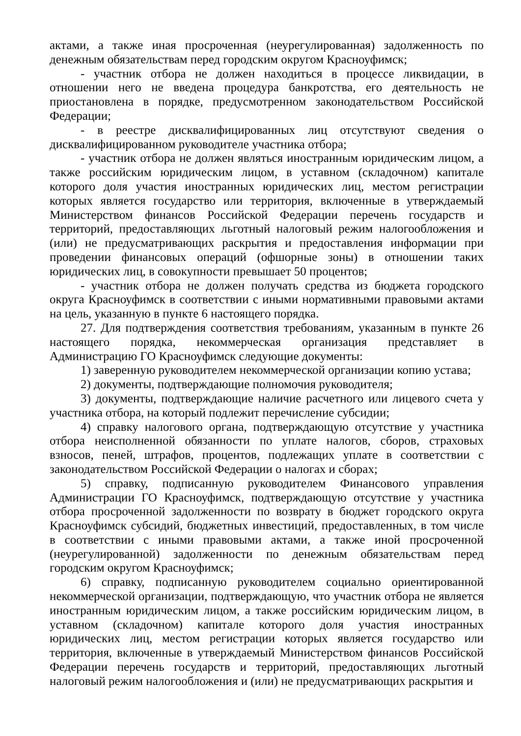актами, а также иная просроченная (неурегулированная) задолженность по денежным обязательствам перед городским округом Красноуфимск;
- участник отбора не должен находиться в процессе ликвидации, в отношении него не введена процедура банкротства, его деятельность не приостановлена в порядке, предусмотренном законодательством Российской Федерации;
- в реестре дисквалифицированных лиц отсутствуют сведения о дисквалифицированном руководителе участника отбора;
- участник отбора не должен являться иностранным юридическим лицом, а также российским юридическим лицом, в уставном (складочном) капитале которого доля участия иностранных юридических лиц, местом регистрации которых является государство или территория, включенные в утверждаемый Министерством финансов Российской Федерации перечень государств и территорий, предоставляющих льготный налоговый режим налогообложения и (или) не предусматривающих раскрытия и предоставления информации при проведении финансовых операций (офшорные зоны) в отношении таких юридических лиц, в совокупности превышает 50 процентов;
- участник отбора не должен получать средства из бюджета городского округа Красноуфимск в соответствии с иными нормативными правовыми актами на цель, указанную в пункте 6 настоящего порядка.
27. Для подтверждения соответствия требованиям, указанным в пункте 26 настоящего порядка, некоммерческая организация представляет в Администрацию ГО Красноуфимск следующие документы:
1) заверенную руководителем некоммерческой организации копию устава;
2) документы, подтверждающие полномочия руководителя;
3) документы, подтверждающие наличие расчетного или лицевого счета у участника отбора, на который подлежит перечисление субсидии;
4) справку налогового органа, подтверждающую отсутствие у участника отбора неисполненной обязанности по уплате налогов, сборов, страховых взносов, пеней, штрафов, процентов, подлежащих уплате в соответствии с законодательством Российской Федерации о налогах и сборах;
5) справку, подписанную руководителем Финансового управления Администрации ГО Красноуфимск, подтверждающую отсутствие у участника отбора просроченной задолженности по возврату в бюджет городского округа Красноуфимск субсидий, бюджетных инвестиций, предоставленных, в том числе в соответствии с иными правовыми актами, а также иной просроченной (неурегулированной) задолженности по денежным обязательствам перед городским округом Красноуфимск;
6) справку, подписанную руководителем социально ориентированной некоммерческой организации, подтверждающую, что участник отбора не является иностранным юридическим лицом, а также российским юридическим лицом, в уставном (складочном) капитале которого доля участия иностранных юридических лиц, местом регистрации которых является государство или территория, включенные в утверждаемый Министерством финансов Российской Федерации перечень государств и территорий, предоставляющих льготный налоговый режим налогообложения и (или) не предусматривающих раскрытия и